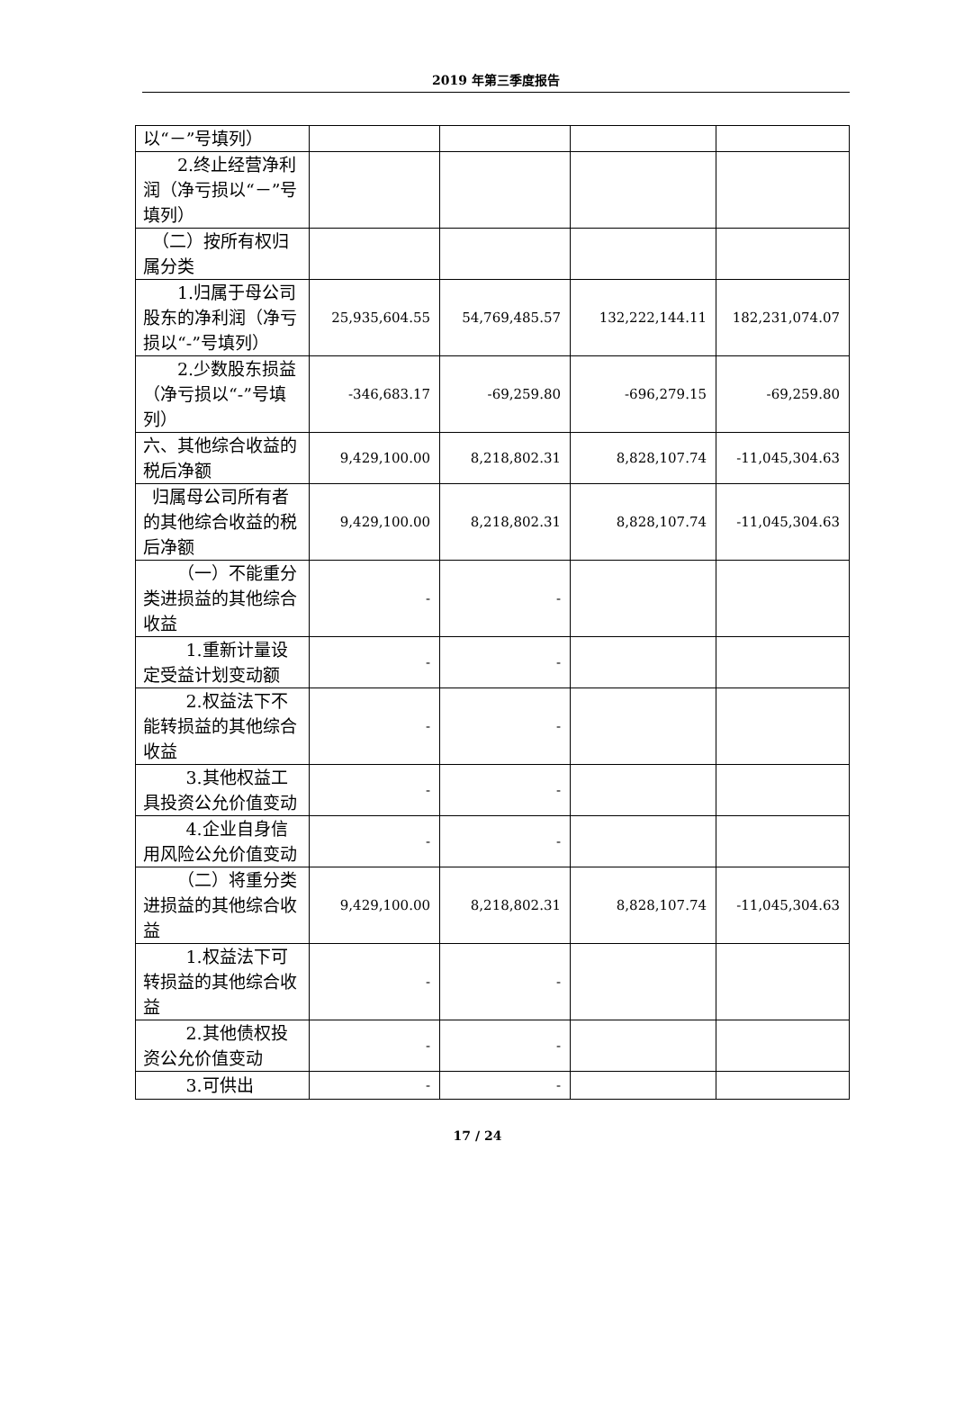2019 年第三季度报告
| 以“－”号填列） | | | | |
| 2.终止经营净利润（净亏损以“－”号填列） | | | | |
| （二）按所有权归属分类 | | | | |
| 1.归属于母公司股东的净利润（净亏损以“-”号填列） | 25,935,604.55 | 54,769,485.57 | 132,222,144.11 | 182,231,074.07 |
| 2.少数股东损益（净亏损以“-”号填列） | -346,683.17 | -69,259.80 | -696,279.15 | -69,259.80 |
| 六、其他综合收益的税后净额 | 9,429,100.00 | 8,218,802.31 | 8,828,107.74 | -11,045,304.63 |
| 归属母公司所有者的其他综合收益的税后净额 | 9,429,100.00 | 8,218,802.31 | 8,828,107.74 | -11,045,304.63 |
| （一）不能重分类进损益的其他综合收益 | - | - | | |
| 1.重新计量设定受益计划变动额 | - | - | | |
| 2.权益法下不能转损益的其他综合收益 | - | - | | |
| 3.其他权益工具投资公允价值变动 | - | - | | |
| 4.企业自身信用风险公允价值变动 | - | - | | |
| （二）将重分类进损益的其他综合收益 | 9,429,100.00 | 8,218,802.31 | 8,828,107.74 | -11,045,304.63 |
| 1.权益法下可转损益的其他综合收益 | - | - | | |
| 2.其他债权投资公允价值变动 | - | - | | |
| 3.可供出 | - | - | | |
17 / 24